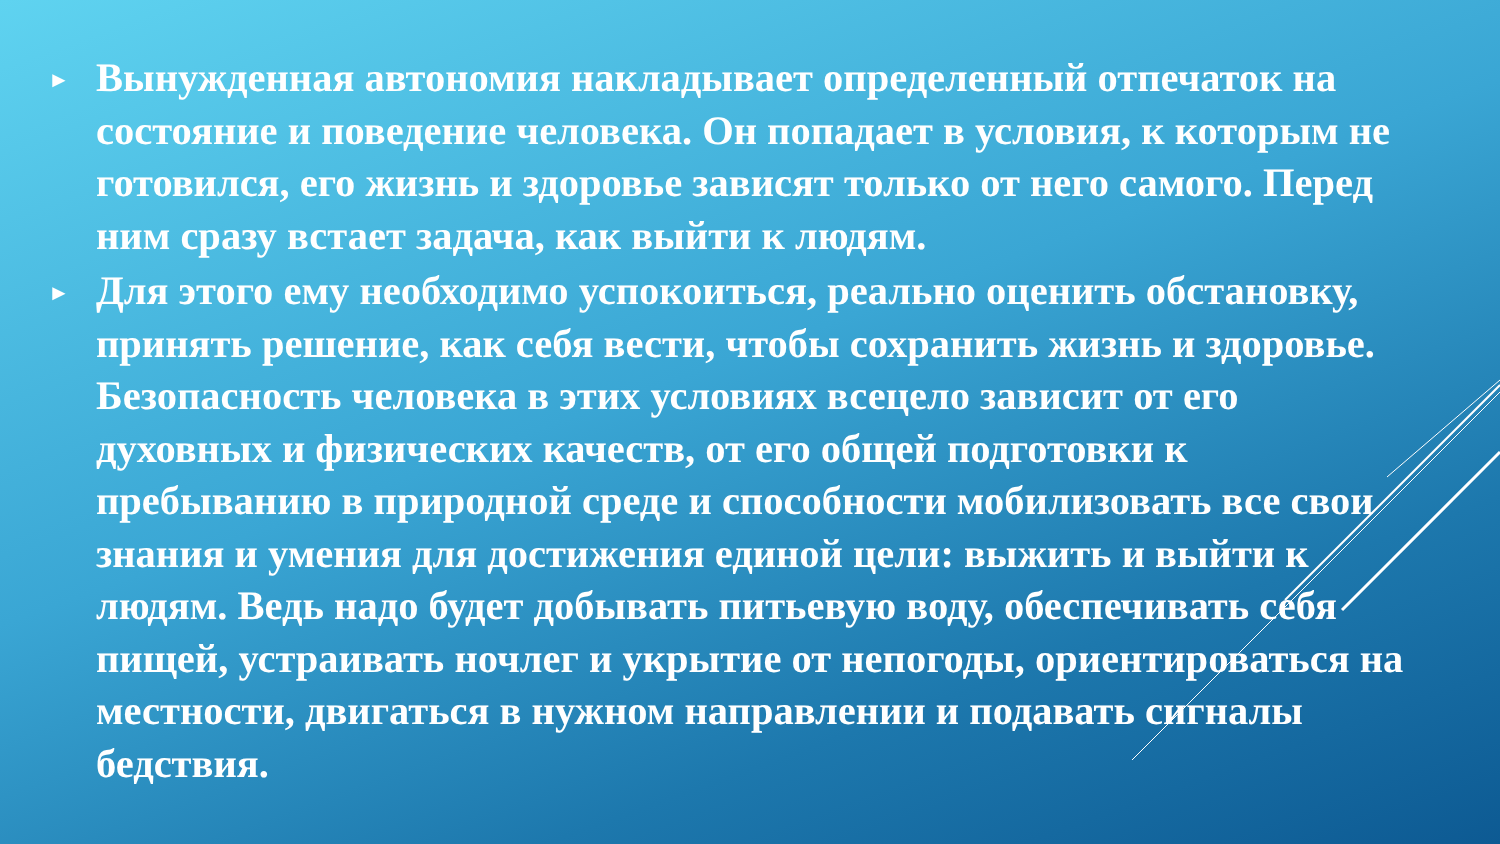► Вынужденная автономия накладывает определенный отпечаток на состояние и поведение человека. Он попадает в условия, к которым не готовился, его жизнь и здоровье зависят только от него самого. Перед ним сразу встает задача, как выйти к людям.
► Для этого ему необходимо успокоиться, реально оценить обстановку, принять решение, как себя вести, чтобы сохранить жизнь и здоровье. Безопасность человека в этих условиях всецело зависит от его духовных и физических качеств, от его общей подготовки к пребыванию в природной среде и способности мобилизовать все свои знания и умения для достижения единой цели: выжить и выйти к людям. Ведь надо будет добывать питьевую воду, обеспечивать себя пищей, устраивать ночлег и укрытие от непогоды, ориентироваться на местности, двигаться в нужном направлении и подавать сигналы бедствия.